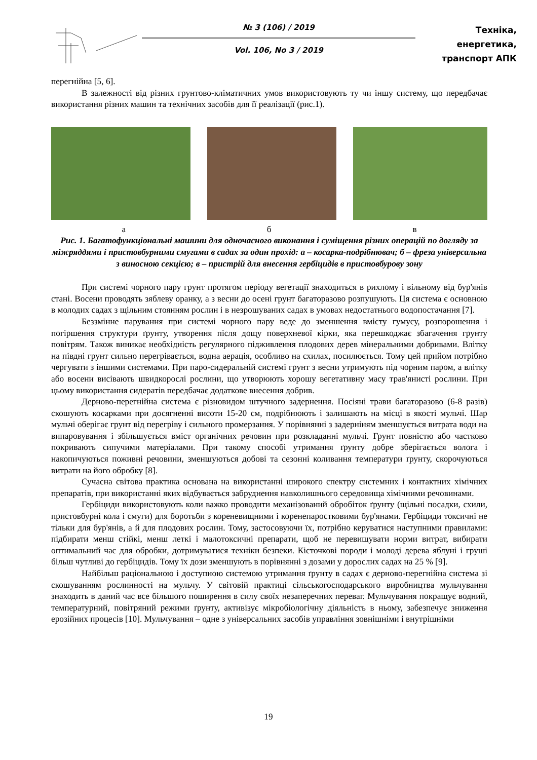№ 3 (106) / 2019
Vol. 106, No 3 / 2019
Техніка, енергетика,
транспорт АПК
перегнійна [5, 6].
В залежності від різних грунтово-кліматичних умов використовують ту чи іншу систему, що передбачає використання різних машин та технічних засобів для її реалізації (рис.1).
а б в
Рис. 1. Багатофункціональні машини для одночасного виконання і суміщення різних операцій по догляду за міжряддями і пристовбурними смугами в садах за один прохід: а – косарка-подрібнювач; б – фреза універсальна з виносною секцією; в – пристрій для внесення гербіцидів в пристовбурову зону
При системі чорного пару грунт протягом періоду вегетації знаходиться в рихлому і вільному від бур'янів стані. Восени проводять зяблеву оранку, а з весни до осені грунт багаторазово розпушують. Ця система є основною в молодих садах з щільним стоянням рослин і в незрошуваних садах в умовах недостатнього водопостачання [7].
Беззмінне парування при системі чорного пару веде до зменшення вмісту гумусу, розпорошення і погіршення структури ґрунту, утворення після дощу поверхневої кірки, яка перешкоджає збагачення грунту повітрям. Також виникає необхідність регулярного підживлення плодових дерев мінеральними добривами. Влітку на півдні грунт сильно перегрівається, водна аерація, особливо на схилах, посилюється. Тому цей прийом потрібно чергувати з іншими системами. При паро-сидеральній системі грунт з весни утримують під чорним паром, а влітку або восени висівають швидкорослі рослини, що утворюють хорошу вегетативну масу трав'янисті рослини. При цьому використання сидератів передбачає додаткове внесення добрив.
Дерново-перегнійна система є різновидом штучного задернення. Посіяні трави багаторазово (6-8 разів) скошують косарками при досягненні висоти 15-20 см, подрібнюють і залишають на місці в якості мульчі. Шар мульчі оберігає грунт від перегріву і сильного промерзання. У порівнянні з задерніням зменшується витрата води на випаровування і збільшується вміст органічних речовин при розкладанні мульчі. Грунт повністю або частково покривають сипучими матеріалами. При такому способі утримання ґрунту добре зберігається волога і накопичуються поживні речовини, зменшуються добові та сезонні коливання температури ґрунту, скорочуються витрати на його обробку [8].
Сучасна світова практика основана на використанні широкого спектру системних і контактних хімічних препаратів, при використанні яких відбувається забруднення навколишнього середовища хімічними речовинами.
Гербіциди використовують коли важко проводити механізований обробіток ґрунту (щільні посадки, схили, пристовбурні кола і смуги) для боротьби з кореневищними і коренепаростковими бур'янами. Гербіциди токсичні не тільки для бур'янів, а й для плодових рослин. Тому, застосовуючи їх, потрібно керуватися наступними правилами: підбирати менш стійкі, менш леткі і малотоксичні препарати, щоб не перевищувати норми витрат, вибирати оптимальний час для обробки, дотримуватися техніки безпеки. Кісточкові породи і молоді дерева яблуні і груші більш чутливі до гербіцидів. Тому їх дози зменшують в порівнянні з дозами у дорослих садах на 25 % [9].
Найбільш раціональною і доступною системою утримання ґрунту в садах є дерново-перегнійна система зі скошуванням рослинності на мульчу. У світовій практиці сільськогосподарського виробництва мульчування знаходить в даний час все більшого поширення в силу своїх незаперечних переваг. Мульчування покращує водний, температурний, повітряний режими ґрунту, активізує мікробіологічну діяльність в ньому, забезпечує зниження ерозійних процесів [10]. Мульчування – одне з універсальних засобів управління зовнішніми і внутрішніми
19